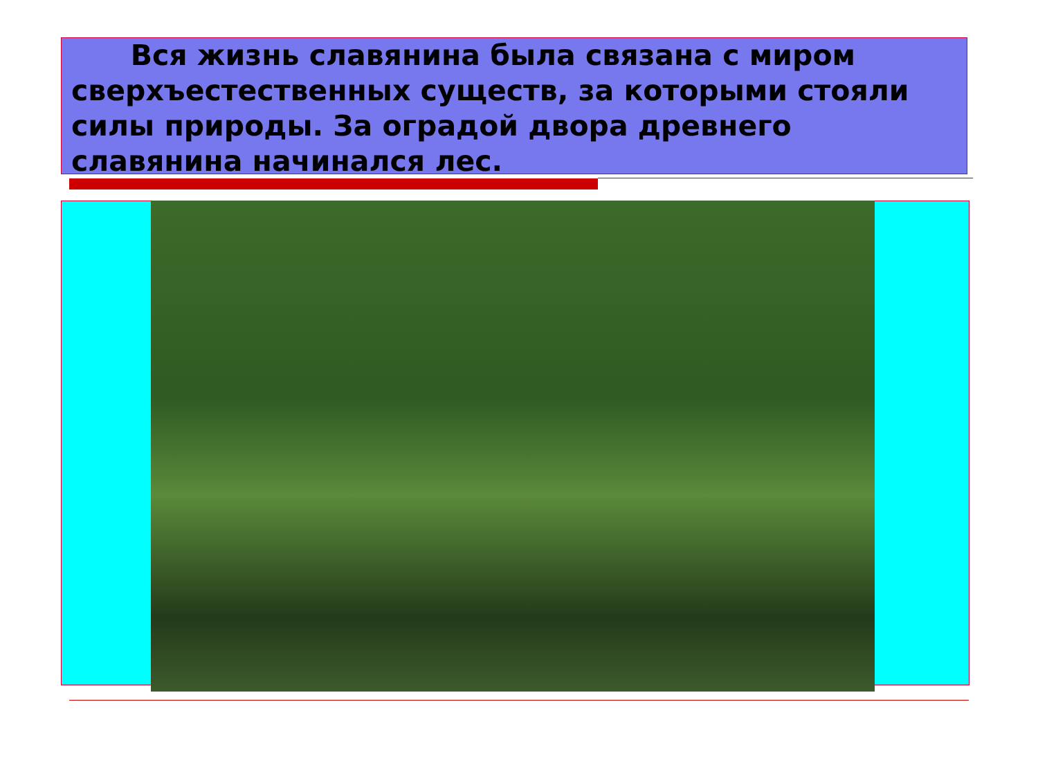Вся жизнь славянина была связана с миром сверхъестественных существ, за которыми стояли силы природы. За оградой двора древнего славянина начинался лес.